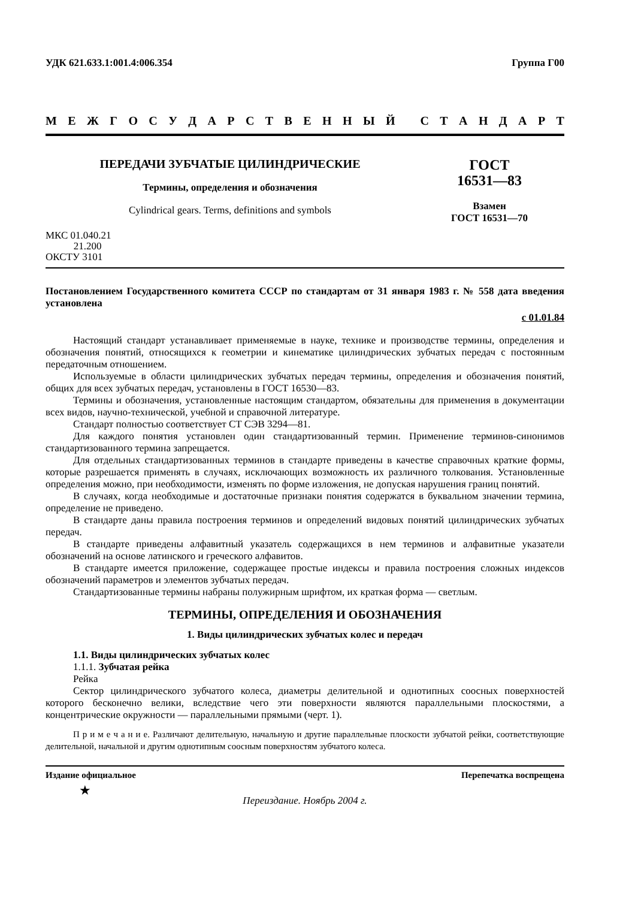УДК 621.633.1:001.4:006.354 Группа Г00
МЕЖГОСУДАРСТВЕННЫЙ СТАНДАРТ
ПЕРЕДАЧИ ЗУБЧАТЫЕ ЦИЛИНДРИЧЕСКИЕ
Термины, определения и обозначения
Cylindrical gears. Terms, definitions and symbols
ГОСТ
16531—83
Взамен
ГОСТ 16531—70
МКС 01.040.21
21.200
ОКСТУ 3101
Постановлением Государственного комитета СССР по стандартам от 31 января 1983 г. № 558 дата введения установлена
с 01.01.84
Настоящий стандарт устанавливает применяемые в науке, технике и производстве термины, определения и обозначения понятий, относящихся к геометрии и кинематике цилиндрических зубчатых передач с постоянным передаточным отношением.
Используемые в области цилиндрических зубчатых передач термины, определения и обозначения понятий, общих для всех зубчатых передач, установлены в ГОСТ 16530—83.
Термины и обозначения, установленные настоящим стандартом, обязательны для применения в документации всех видов, научно-технической, учебной и справочной литературе.
Стандарт полностью соответствует СТ СЭВ 3294—81.
Для каждого понятия установлен один стандартизованный термин. Применение терминов-синонимов стандартизованного термина запрещается.
Для отдельных стандартизованных терминов в стандарте приведены в качестве справочных краткие формы, которые разрешается применять в случаях, исключающих возможность их различного толкования. Установленные определения можно, при необходимости, изменять по форме изложения, не допуская нарушения границ понятий.
В случаях, когда необходимые и достаточные признаки понятия содержатся в буквальном значении термина, определение не приведено.
В стандарте даны правила построения терминов и определений видовых понятий цилиндрических зубчатых передач.
В стандарте приведены алфавитный указатель содержащихся в нем терминов и алфавитные указатели обозначений на основе латинского и греческого алфавитов.
В стандарте имеется приложение, содержащее простые индексы и правила построения сложных индексов обозначений параметров и элементов зубчатых передач.
Стандартизованные термины набраны полужирным шрифтом, их краткая форма — светлым.
ТЕРМИНЫ, ОПРЕДЕЛЕНИЯ И ОБОЗНАЧЕНИЯ
1. Виды цилиндрических зубчатых колес и передач
1.1. Виды цилиндрических зубчатых колес
1.1.1. Зубчатая рейка
Рейка
Сектор цилиндрического зубчатого колеса, диаметры делительной и однотипных соосных поверхностей которого бесконечно велики, вследствие чего эти поверхности являются параллельными плоскостями, а концентрические окружности — параллельными прямыми (черт. 1).
П р и м е ч а н и е. Различают делительную, начальную и другие параллельные плоскости зубчатой рейки, соответствующие делительной, начальной и другим однотипным соосным поверхностям зубчатого колеса.
Издание официальное Перепечатка воспрещена
★
Переиздание. Ноябрь 2004 г.